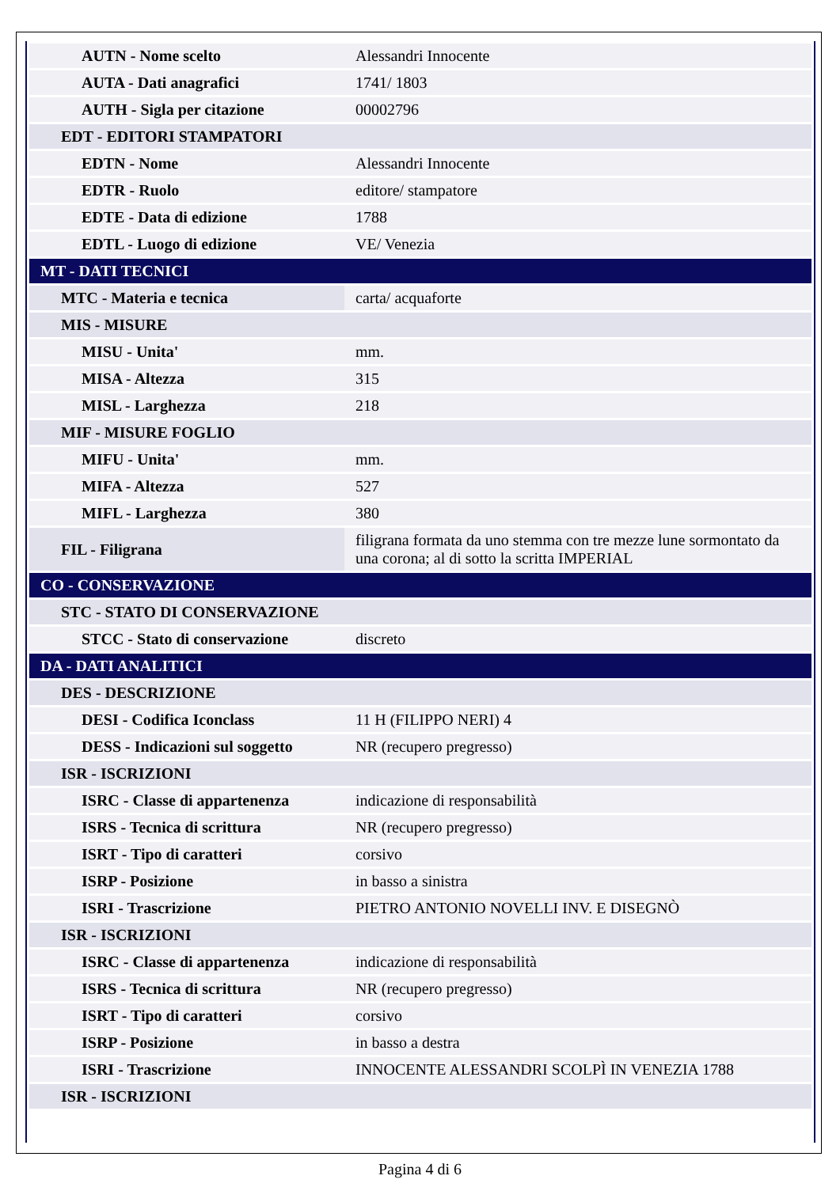| AUTN - Nome scelto | Alessandri Innocente |
| AUTA - Dati anagrafici | 1741/ 1803 |
| AUTH - Sigla per citazione | 00002796 |
| EDT - EDITORI STAMPATORI | |
| EDTN - Nome | Alessandri Innocente |
| EDTR - Ruolo | editore/ stampatore |
| EDTE - Data di edizione | 1788 |
| EDTL - Luogo di edizione | VE/ Venezia |
| MT - DATI TECNICI | |
| MTC - Materia e tecnica | carta/ acquaforte |
| MIS - MISURE | |
| MISU - Unita' | mm. |
| MISA - Altezza | 315 |
| MISL - Larghezza | 218 |
| MIF - MISURE FOGLIO | |
| MIFU - Unita' | mm. |
| MIFA - Altezza | 527 |
| MIFL - Larghezza | 380 |
| FIL - Filigrana | filigrana formata da uno stemma con tre mezze lune sormontato da una corona; al di sotto la scritta IMPERIAL |
| CO - CONSERVAZIONE | |
| STC - STATO DI CONSERVAZIONE | |
| STCC - Stato di conservazione | discreto |
| DA - DATI ANALITICI | |
| DES - DESCRIZIONE | |
| DESI - Codifica Iconclass | 11 H (FILIPPO NERI) 4 |
| DESS - Indicazioni sul soggetto | NR (recupero pregresso) |
| ISR - ISCRIZIONI | |
| ISRC - Classe di appartenenza | indicazione di responsabilità |
| ISRS - Tecnica di scrittura | NR (recupero pregresso) |
| ISRT - Tipo di caratteri | corsivo |
| ISRP - Posizione | in basso a sinistra |
| ISRI - Trascrizione | PIETRO ANTONIO NOVELLI INV. E DISEGNÒ |
| ISR - ISCRIZIONI | |
| ISRC - Classe di appartenenza | indicazione di responsabilità |
| ISRS - Tecnica di scrittura | NR (recupero pregresso) |
| ISRT - Tipo di caratteri | corsivo |
| ISRP - Posizione | in basso a destra |
| ISRI - Trascrizione | INNOCENTE ALESSANDRI SCOLPÌ IN VENEZIA 1788 |
| ISR - ISCRIZIONI | |
Pagina 4 di 6